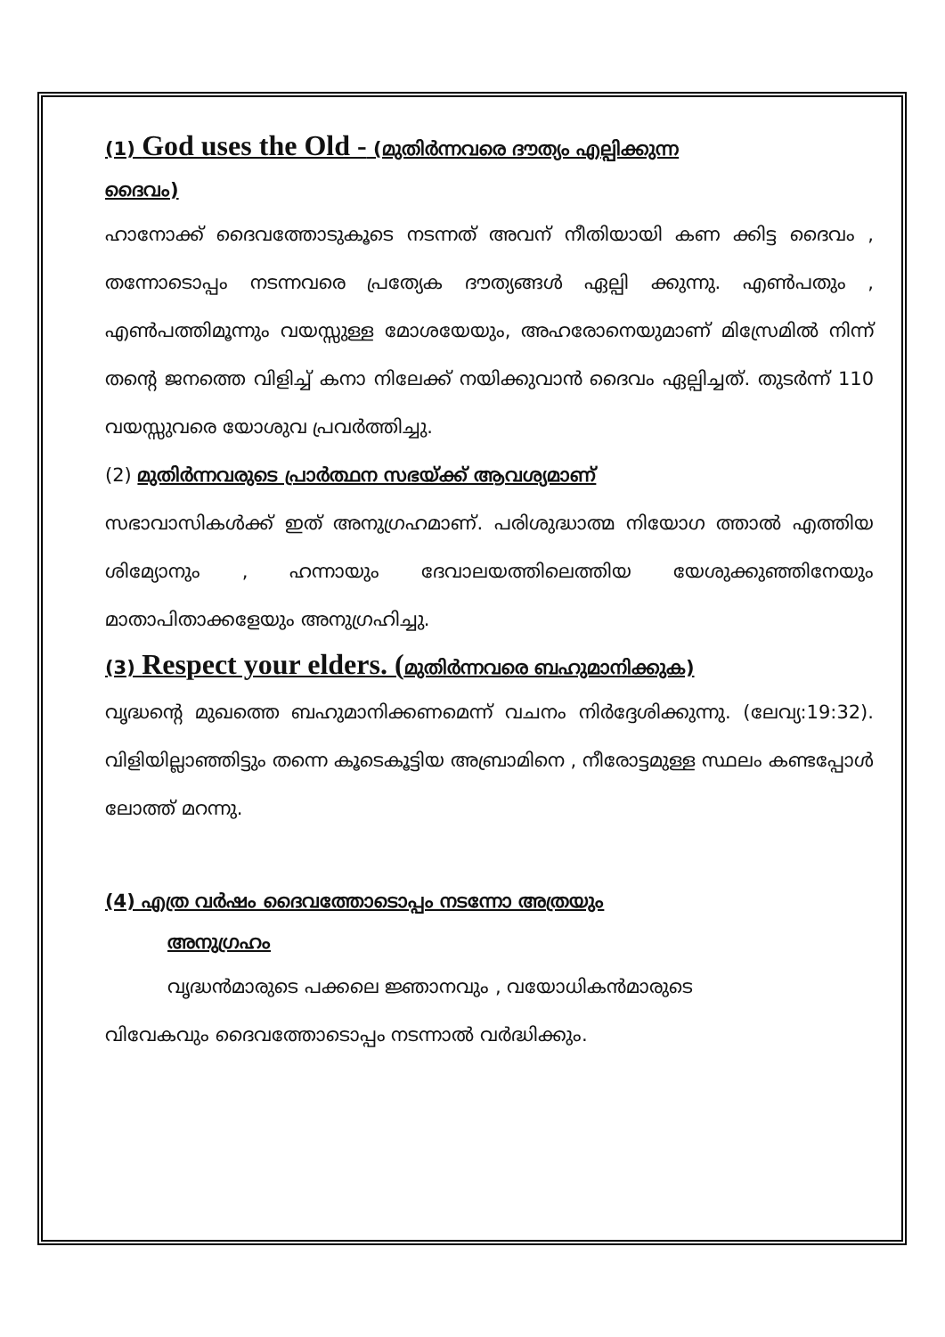(1) God uses the Old - (മുതിർന്നവരെ ദൗത്യം എല്പിക്കുന്ന
ദൈവം)
ഹാനോക്ക് ദൈവത്തോടുകൂടെ നടന്നത് അവന് നീതിയായി കണ ക്കിട്ട ദൈവം , തന്നോടൊപ്പം നടന്നവരെ പ്രത്യേക ദൗത്യങ്ങൾ ഏല്പി ക്കുന്നു. എൺപതും , എൺപത്തിമൂന്നും വയസ്സുള്ള മോശയേയും, അഹരോനെയുമാണ് മിസ്രേമിൽ നിന്ന് തന്റെ ജനത്തെ വിളിച്ച് കനാ നിലേക്ക് നയിക്കുവാൻ ദൈവം ഏല്പിച്ചത്. തുടർന്ന് 110 വയസ്സുവരെ യോശുവ പ്രവർത്തിച്ചു.
(2) മുതിർന്നവരുടെ പ്രാർത്ഥന സഭയ്ക്ക് ആവശ്യമാണ്
സഭാവാസികൾക്ക് ഇത് അനുഗ്രഹമാണ്. പരിശുദ്ധാത്മ നിയോഗ ത്താൽ എത്തിയ ശിമ്യോനും , ഹന്നായും ദേവാലയത്തിലെത്തിയ യേശുക്കുഞ്ഞിനേയും മാതാപിതാക്കളേയും അനുഗ്രഹിച്ചു.
(3) Respect your elders. (മുതിർന്നവരെ ബഹുമാനിക്കുക)
വൃദ്ധന്റെ മുഖത്തെ ബഹുമാനിക്കണമെന്ന് വചനം നിർദ്ദേശിക്കുന്നു. (ലേവ്യ:19:32). വിളിയില്ലാഞ്ഞിട്ടും തന്നെ കൂടെകൂട്ടിയ അബ്രാമിനെ , നീരോട്ടമുള്ള സ്ഥലം കണ്ടപ്പോൾ ലോത്ത് മറന്നു.
(4) എത്ര വർഷം ദൈവത്തോടൊപ്പം നടന്നോ അത്രയും
അനുഗ്രഹം
വൃദ്ധൻമാരുടെ പക്കലെ ജ്ഞാനവും , വയോധികൻമാരുടെ
വിവേകവും ദൈവത്തോടൊപ്പം നടന്നാൽ വർദ്ധിക്കും.